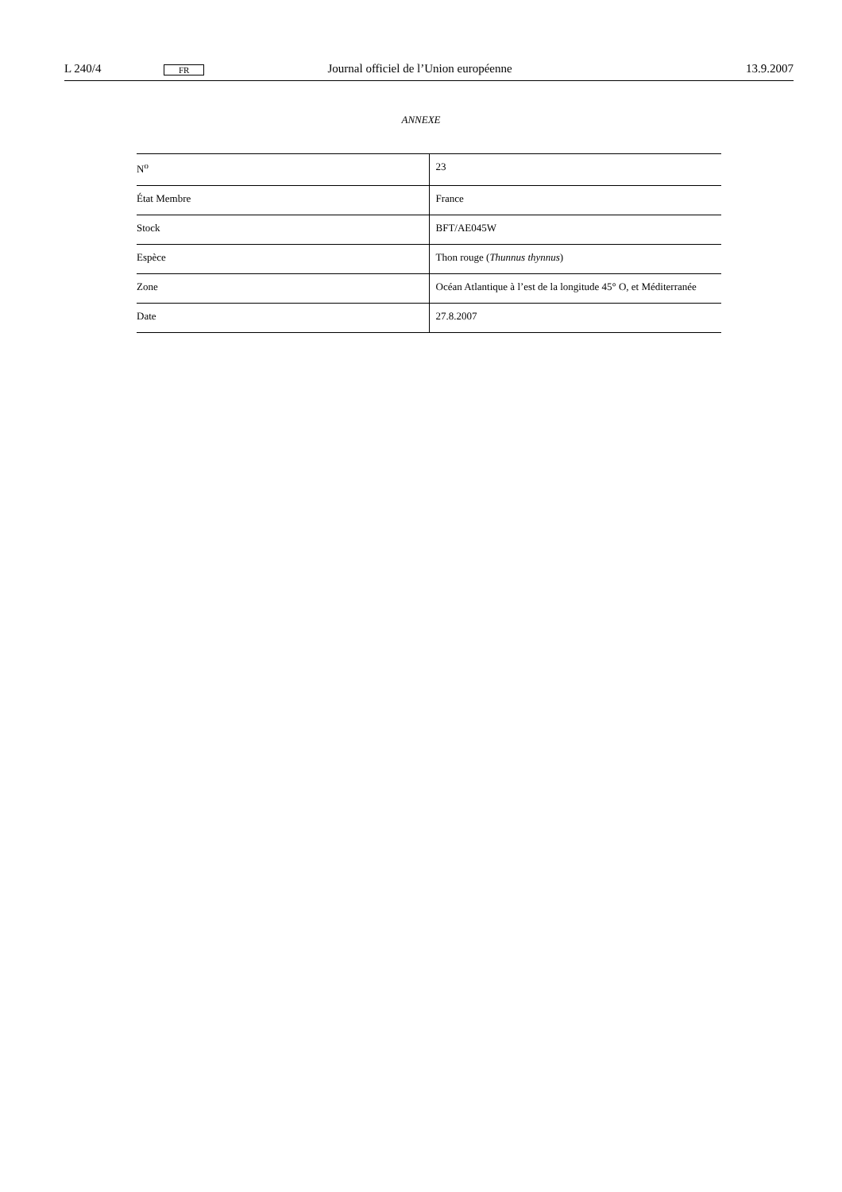L 240/4 FR Journal officiel de l’Union européenne 13.9.2007
ANNEXE
| N<sup>o</sup> | 23 |
| État Membre | France |
| Stock | BFT/AE045W |
| Espèce | Thon rouge ( Thunnus thynnus ) |
| Zone | Océan Atlantique à l’est de la longitude 45° O, et Méditerranée |
| Date | 27.8.2007 |